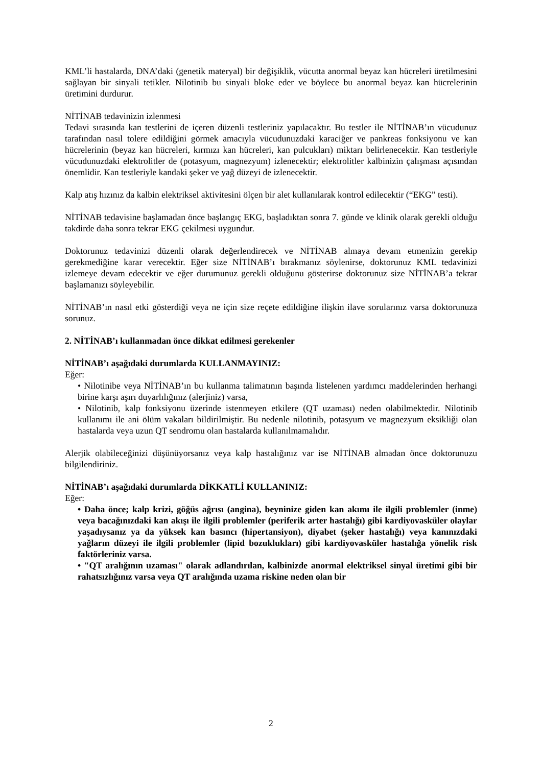KML’li hastalarda, DNA’daki (genetik materyal) bir değişiklik, vücutta anormal beyaz kan hücreleri üretilmesini sağlayan bir sinyali tetikler. Nilotinib bu sinyali bloke eder ve böylece bu anormal beyaz kan hücrelerinin üretimini durdurur.
NİTİNAB tedavinizin izlenmesi
Tedavi sırasında kan testlerini de içeren düzenli testleriniz yapılacaktır. Bu testler ile NİTİNAB’ın vücudunuz tarafından nasıl tolere edildiğini görmek amacıyla vücudunuzdaki karaciğer ve pankreas fonksiyonu ve kan hücrelerinin (beyaz kan hücreleri, kırmızı kan hücreleri, kan pulcukları) miktarı belirlenecektir. Kan testleriyle vücudunuzdaki elektrolitler de (potasyum, magnezyum) izlenecektir; elektrolitler kalbinizin çalışması açısından önemlidir. Kan testleriyle kandaki şeker ve yağ düzeyi de izlenecektir.
Kalp atış hızınız da kalbin elektriksel aktivitesini ölçen bir alet kullanılarak kontrol edilecektir (“EKG” testi).
NİTİNAB tedavisine başlamadan önce başlangıç EKG, başladıktan sonra 7. günde ve klinik olarak gerekli olduğu takdirde daha sonra tekrar EKG çekilmesi uygundur.
Doktorunuz tedavinizi düzenli olarak değerlendirecek ve NİTİNAB almaya devam etmenizin gerekip gerekmediğine karar verecektir. Eğer size NİTİNAB’ı bırakmanız söylenirse, doktorunuz KML tedavinizi izlemeye devam edecektir ve eğer durumunuz gerekli olduğunu gösterirse doktorunuz size NİTİNAB’a tekrar başlamanızı söyleyebilir.
NİTİNAB’ın nasıl etki gösterdiği veya ne için size reçete edildiğine ilişkin ilave sorularınız varsa doktorunuza sorunuz.
2. NİTİNAB’ı kullanmadan önce dikkat edilmesi gerekenler
NİTİNAB’ı aşağıdaki durumlarda KULLANMAYINIZ:
Eğer:
• Nilotinibe veya NİTİNAB’ın bu kullanma talimatının başında listelenen yardımcı maddelerinden herhangi birine karşı aşırı duyarlılığınız (alerjiniz) varsa,
• Nilotinib, kalp fonksiyonu üzerinde istenmeyen etkilere (QT uzaması) neden olabilmektedir. Nilotinib kullanımı ile ani ölüm vakaları bildirilmiştir. Bu nedenle nilotinib, potasyum ve magnezyum eksikliği olan hastalarda veya uzun QT sendromu olan hastalarda kullanılmamalıdır.
Alerjik olabileceğinizi düşünüyorsanız veya kalp hastalığınız var ise NİTİNAB almadan önce doktorunuzu bilgilendiriniz.
NİTİNAB’ı aşağıdaki durumlarda DİKKATLİ KULLANINIZ:
Eğer:
• Daha önce; kalp krizi, göğüs ağrısı (angina), beyninize giden kan akımı ile ilgili problemler (inme) veya bacağınızdaki kan akışı ile ilgili problemler (periferik arter hastalığı) gibi kardiyovasküler olaylar yaşadıysanız ya da yüksek kan basıncı (hipertansiyon), diyabet (şeker hastalığı) veya kanınızdaki yağların düzeyi ile ilgili problemler (lipid bozuklukları) gibi kardiyovasküler hastalığa yönelik risk faktörleriniz varsa.
• "QT aralığının uzaması" olarak adlandırılan, kalbinizde anormal elektriksel sinyal üretimi gibi bir rahatsızlığınız varsa veya QT aralığında uzama riskine neden olan bir
2